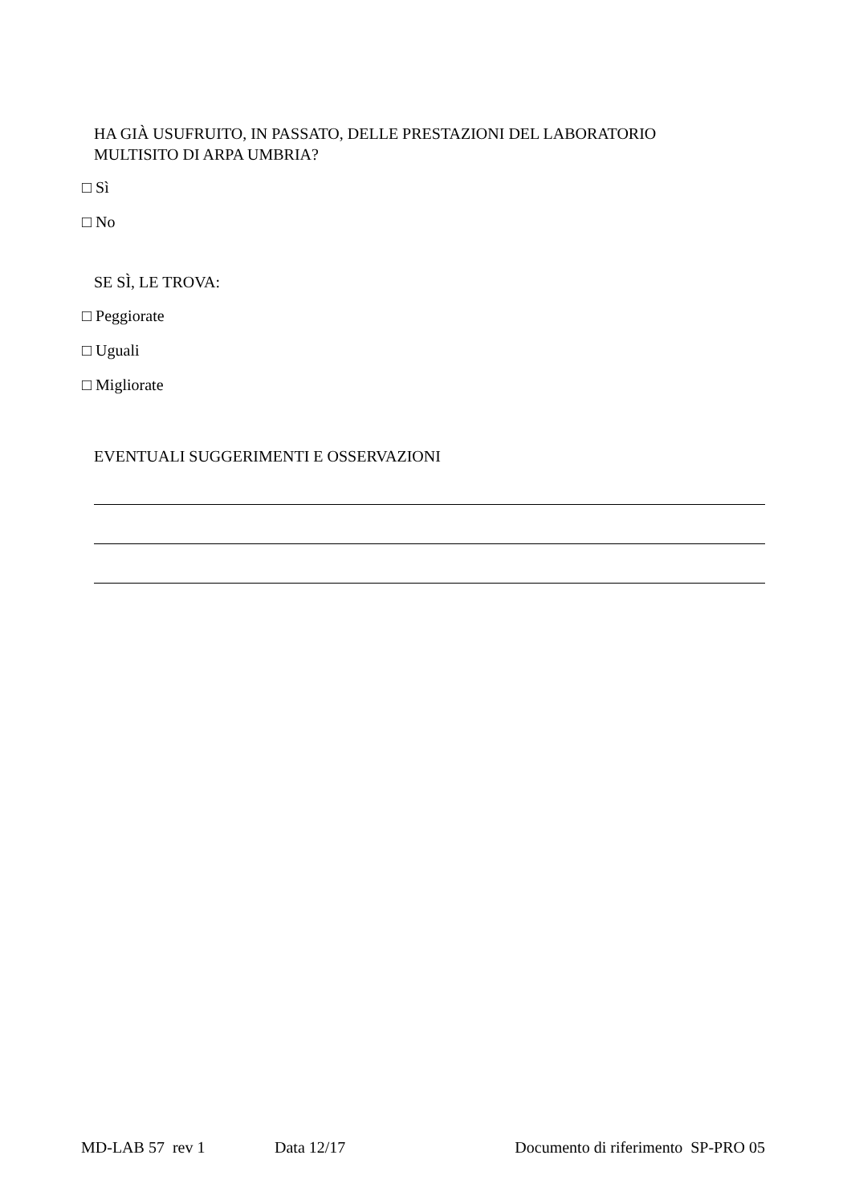HA GIÀ USUFRUITO, IN PASSATO, DELLE PRESTAZIONI DEL LABORATORIO
MULTISITO DI ARPA UMBRIA?
□ Sì
□ No
SE SÌ, LE TROVA:
□ Peggiorate
□ Uguali
□ Migliorate
EVENTUALI SUGGERIMENTI E OSSERVAZIONI
MD-LAB 57 rev 1 Data 12/17 Documento di riferimento SP-PRO 05